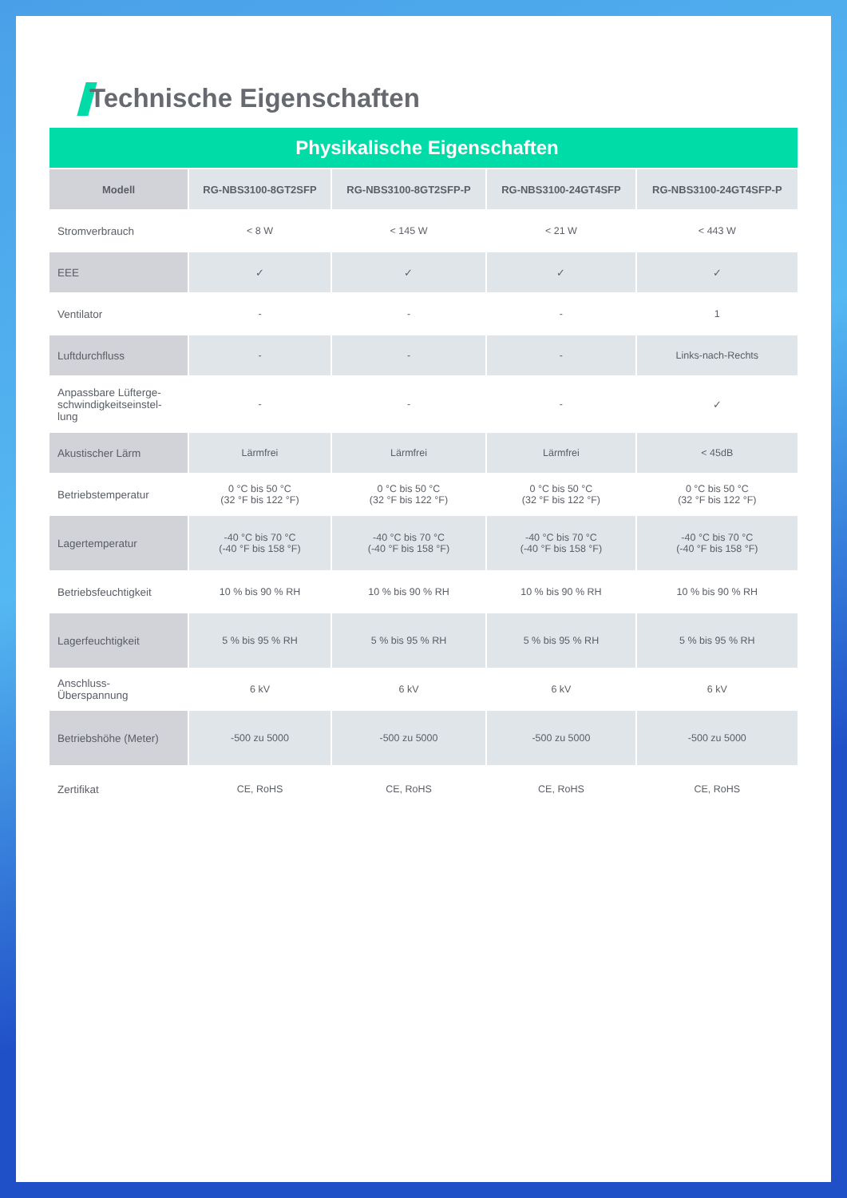Technische Eigenschaften
| Physikalische Eigenschaften | | | | |
| Modell | RG-NBS3100-8GT2SFP | RG-NBS3100-8GT2SFP-P | RG-NBS3100-24GT4SFP | RG-NBS3100-24GT4SFP-P |
| Stromverbrauch | < 8 W | < 145 W | < 21 W | < 443 W |
| EEE | ✓ | ✓ | ✓ | ✓ |
| Ventilator | - | - | - | 1 |
| Luftdurchfluss | - | - | - | Links-nach-Rechts |
| Anpassbare Lüfterge- schwindigkeitseinstel- lung | - | - | - | ✓ |
| Akustischer Lärm | Lärmfrei | Lärmfrei | Lärmfrei | < 45dB |
| Betriebstemperatur | 0 °C bis 50 °C (32 °F bis 122 °F) | 0 °C bis 50 °C (32 °F bis 122 °F) | 0 °C bis 50 °C (32 °F bis 122 °F) | 0 °C bis 50 °C (32 °F bis 122 °F) |
| Lagertemperatur | -40 °C bis 70 °C (-40 °F bis 158 °F) | -40 °C bis 70 °C (-40 °F bis 158 °F) | -40 °C bis 70 °C (-40 °F bis 158 °F) | -40 °C bis 70 °C (-40 °F bis 158 °F) |
| Betriebsfeuchtigkeit | 10 % bis 90 % RH | 10 % bis 90 % RH | 10 % bis 90 % RH | 10 % bis 90 % RH |
| Lagerfeuchtigkeit | 5 % bis 95 % RH | 5 % bis 95 % RH | 5 % bis 95 % RH | 5 % bis 95 % RH |
| Anschluss- Überspannung | 6 kV | 6 kV | 6 kV | 6 kV |
| Betriebshöhe (Meter) | -500 zu 5000 | -500 zu 5000 | -500 zu 5000 | -500 zu 5000 |
| Zertifikat | CE, RoHS | CE, RoHS | CE, RoHS | CE, RoHS |